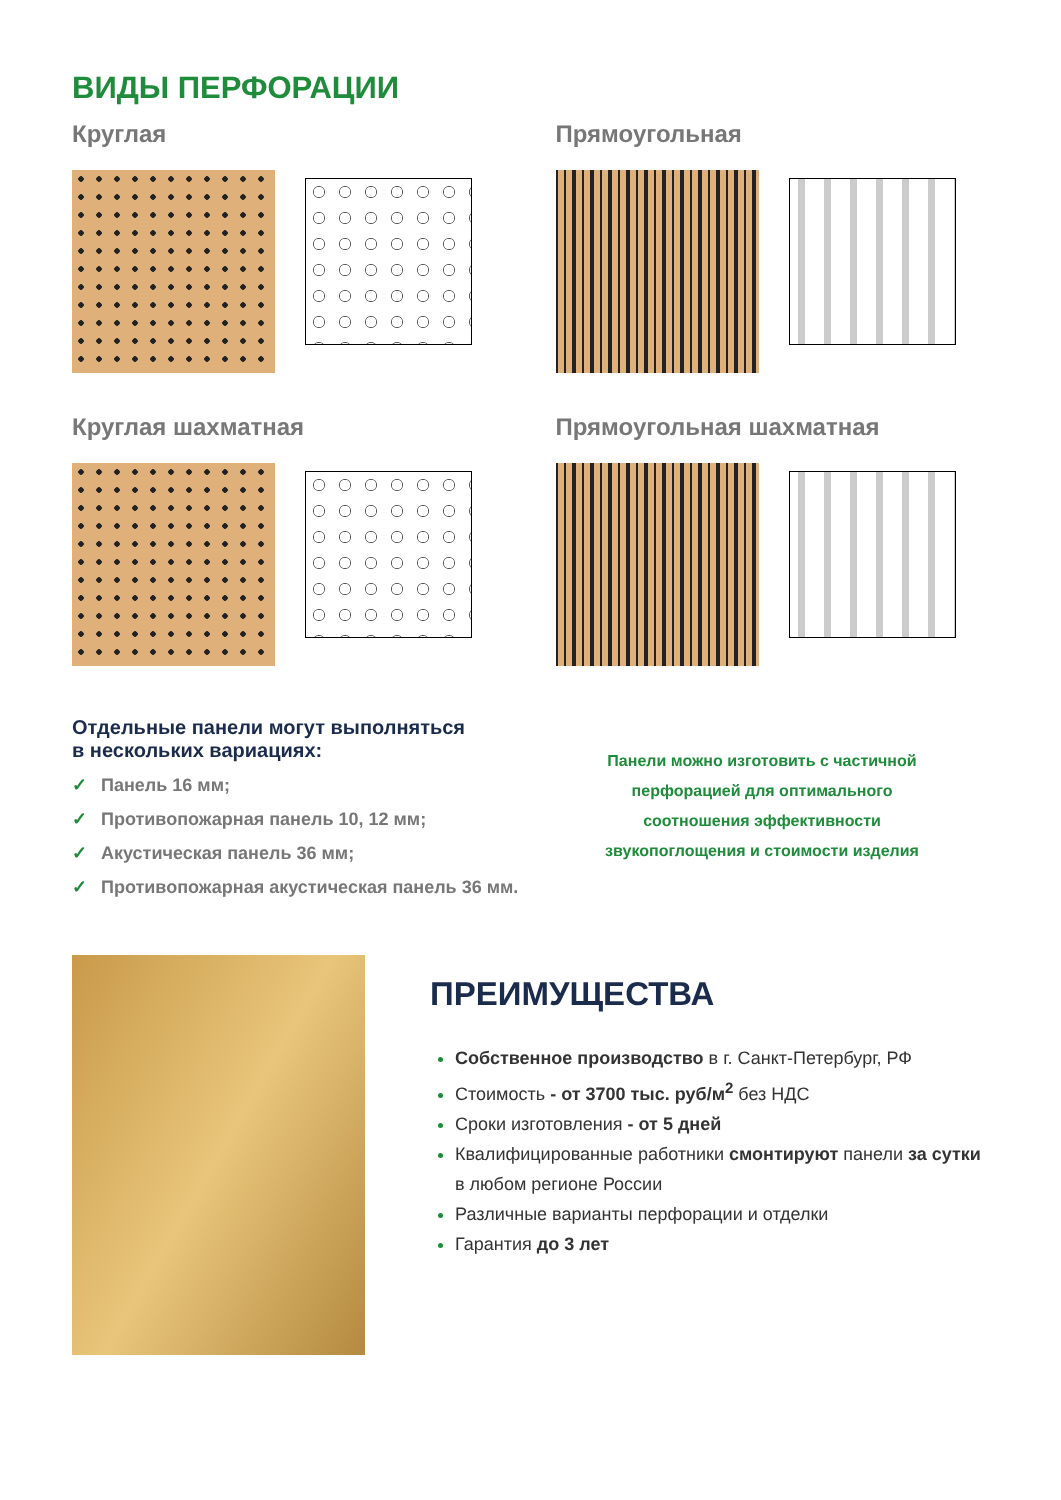ВИДЫ ПЕРФОРАЦИИ
Круглая
Прямоугольная
Круглая шахматная
Прямоугольная шахматная
Отдельные панели могут выполняться
в нескольких вариациях:
✓ Панель 16 мм;
✓ Противопожарная панель 10, 12 мм;
✓ Акустическая панель 36 мм;
✓ Противопожарная акустическая панель 36 мм.
Панели можно изготовить с частичной перфорацией для оптимального соотношения эффективности звукопоглощения и стоимости изделия
ПРЕИМУЩЕСТВА
Собственное производство в г. Санкт-Петербург, РФ
Стоимость - от 3700 тыс. руб/м<sup>2</sup> без НДС
Сроки изготовления - от 5 дней
Квалифицированные работники смонтируют панели за сутки в любом регионе России
Различные варианты перфорации и отделки
Гарантия до 3 лет